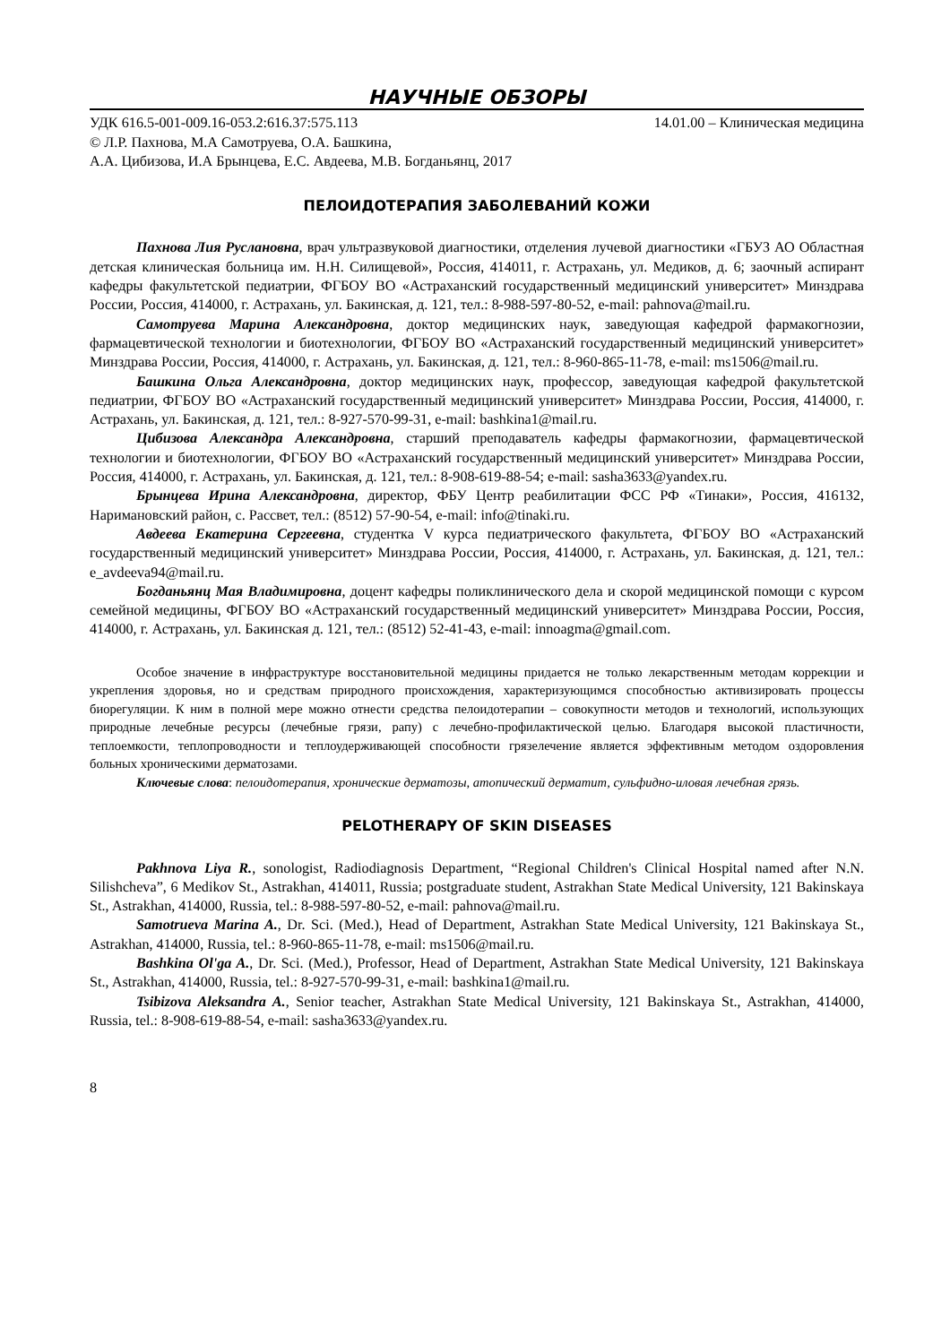НАУЧНЫЕ ОБЗОРЫ
УДК 616.5-001-009.16-053.2:616.37:575.113 14.01.00 – Клиническая медицина
© Л.Р. Пахнова, М.А Самотруева, О.А. Башкина,
А.А. Цибизова, И.А Брынцева, Е.С. Авдеева, М.В. Богданьянц, 2017
ПЕЛОИДОТЕРАПИЯ ЗАБОЛЕВАНИЙ КОЖИ
Пахнова Лия Руслановна, врач ультразвуковой диагностики, отделения лучевой диагностики «ГБУЗ АО Областная детская клиническая больница им. Н.Н. Силищевой», Россия, 414011, г. Астрахань, ул. Медиков, д. 6; заочный аспирант кафедры факультетской педиатрии, ФГБОУ ВО «Астраханский государственный медицинский университет» Минздрава России, Россия, 414000, г. Астрахань, ул. Бакинская, д. 121, тел.: 8-988-597-80-52, e-mail: pahnova@mail.ru.
Самотруева Марина Александровна, доктор медицинских наук, заведующая кафедрой фармакогнозии, фармацевтической технологии и биотехнологии, ФГБОУ ВО «Астраханский государственный медицинский университет» Минздрава России, Россия, 414000, г. Астрахань, ул. Бакинская, д. 121, тел.: 8-960-865-11-78, e-mail: ms1506@mail.ru.
Башкина Ольга Александровна, доктор медицинских наук, профессор, заведующая кафедрой факультетской педиатрии, ФГБОУ ВО «Астраханский государственный медицинский университет» Минздрава России, Россия, 414000, г. Астрахань, ул. Бакинская, д. 121, тел.: 8-927-570-99-31, e-mail: bashkina1@mail.ru.
Цибизова Александра Александровна, старший преподаватель кафедры фармакогнозии, фармацевтической технологии и биотехнологии, ФГБОУ ВО «Астраханский государственный медицинский университет» Минздрава России, Россия, 414000, г. Астрахань, ул. Бакинская, д. 121, тел.: 8-908-619-88-54; e-mail: sasha3633@yandex.ru.
Брынцева Ирина Александровна, директор, ФБУ Центр реабилитации ФСС РФ «Тинаки», Россия, 416132, Наримановский район, с. Рассвет, тел.: (8512) 57-90-54, e-mail: info@tinaki.ru.
Авдеева Екатерина Сергеевна, студентка V курса педиатрического факультета, ФГБОУ ВО «Астраханский государственный медицинский университет» Минздрава России, Россия, 414000, г. Астрахань, ул. Бакинская, д. 121, тел.: e_avdeeva94@mail.ru.
Богданьянц Мая Владимировна, доцент кафедры поликлинического дела и скорой медицинской помощи с курсом семейной медицины, ФГБОУ ВО «Астраханский государственный медицинский университет» Минздрава России, Россия, 414000, г. Астрахань, ул. Бакинская д. 121, тел.: (8512) 52-41-43, e-mail: innoagma@gmail.com.
Особое значение в инфраструктуре восстановительной медицины придается не только лекарственным методам коррекции и укрепления здоровья, но и средствам природного происхождения, характеризующимся способностью активизировать процессы биорегуляции. К ним в полной мере можно отнести средства пелоидотерапии – совокупности методов и технологий, использующих природные лечебные ресурсы (лечебные грязи, рапу) с лечебно-профилактической целью. Благодаря высокой пластичности, теплоемкости, теплопроводности и теплоудерживающей способности грязелечение является эффективным методом оздоровления больных хроническими дерматозами.
Ключевые слова: пелоидотерапия, хронические дерматозы, атопический дерматит, сульфидно-иловая лечебная грязь.
PELOTHERAPY OF SKIN DISEASES
Pakhnova Liya R., sonologist, Radiodiagnosis Department, “Regional Children's Clinical Hospital named after N.N. Silishcheva”, 6 Medikov St., Astrakhan, 414011, Russia; postgraduate student, Astrakhan State Medical University, 121 Bakinskaya St., Astrakhan, 414000, Russia, tel.: 8-988-597-80-52, e-mail: pahnova@mail.ru.
Samotrueva Marina A., Dr. Sci. (Med.), Head of Department, Astrakhan State Medical University, 121 Bakinskaya St., Astrakhan, 414000, Russia, tel.: 8-960-865-11-78, e-mail: ms1506@mail.ru.
Bashkina Ol'ga A., Dr. Sci. (Med.), Professor, Head of Department, Astrakhan State Medical University, 121 Bakinskaya St., Astrakhan, 414000, Russia, tel.: 8-927-570-99-31, e-mail: bashkina1@mail.ru.
Tsibizova Aleksandra A., Senior teacher, Astrakhan State Medical University, 121 Bakinskaya St., Astrakhan, 414000, Russia, tel.: 8-908-619-88-54, e-mail: sasha3633@yandex.ru.
8